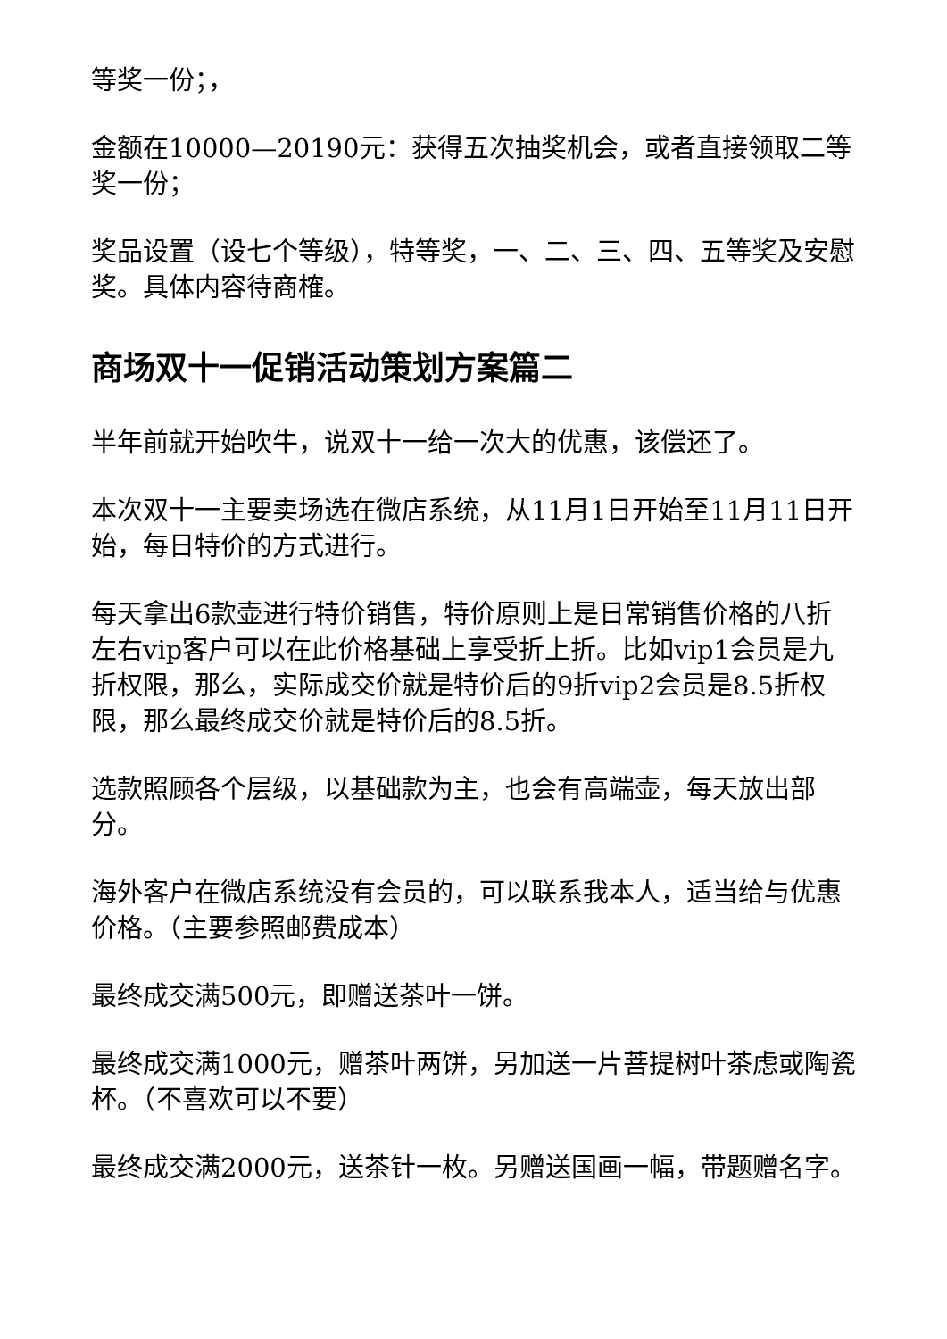等奖一份；，
金额在10000—20190元：获得五次抽奖机会，或者直接领取二等奖一份；
奖品设置（设七个等级），特等奖，一、二、三、四、五等奖及安慰奖。具体内容待商榷。
商场双十一促销活动策划方案篇二
半年前就开始吹牛，说双十一给一次大的优惠，该偿还了。
本次双十一主要卖场选在微店系统，从11月1日开始至11月11日开始，每日特价的方式进行。
每天拿出6款壶进行特价销售，特价原则上是日常销售价格的八折左右vip客户可以在此价格基础上享受折上折。比如vip1会员是九折权限，那么，实际成交价就是特价后的9折vip2会员是8.5折权限，那么最终成交价就是特价后的8.5折。
选款照顾各个层级，以基础款为主，也会有高端壶，每天放出部分。
海外客户在微店系统没有会员的，可以联系我本人，适当给与优惠价格。（主要参照邮费成本）
最终成交满500元，即赠送茶叶一饼。
最终成交满1000元，赠茶叶两饼，另加送一片菩提树叶茶虑或陶瓷杯。（不喜欢可以不要）
最终成交满2000元，送茶针一枚。另赠送国画一幅，带题赠名字。